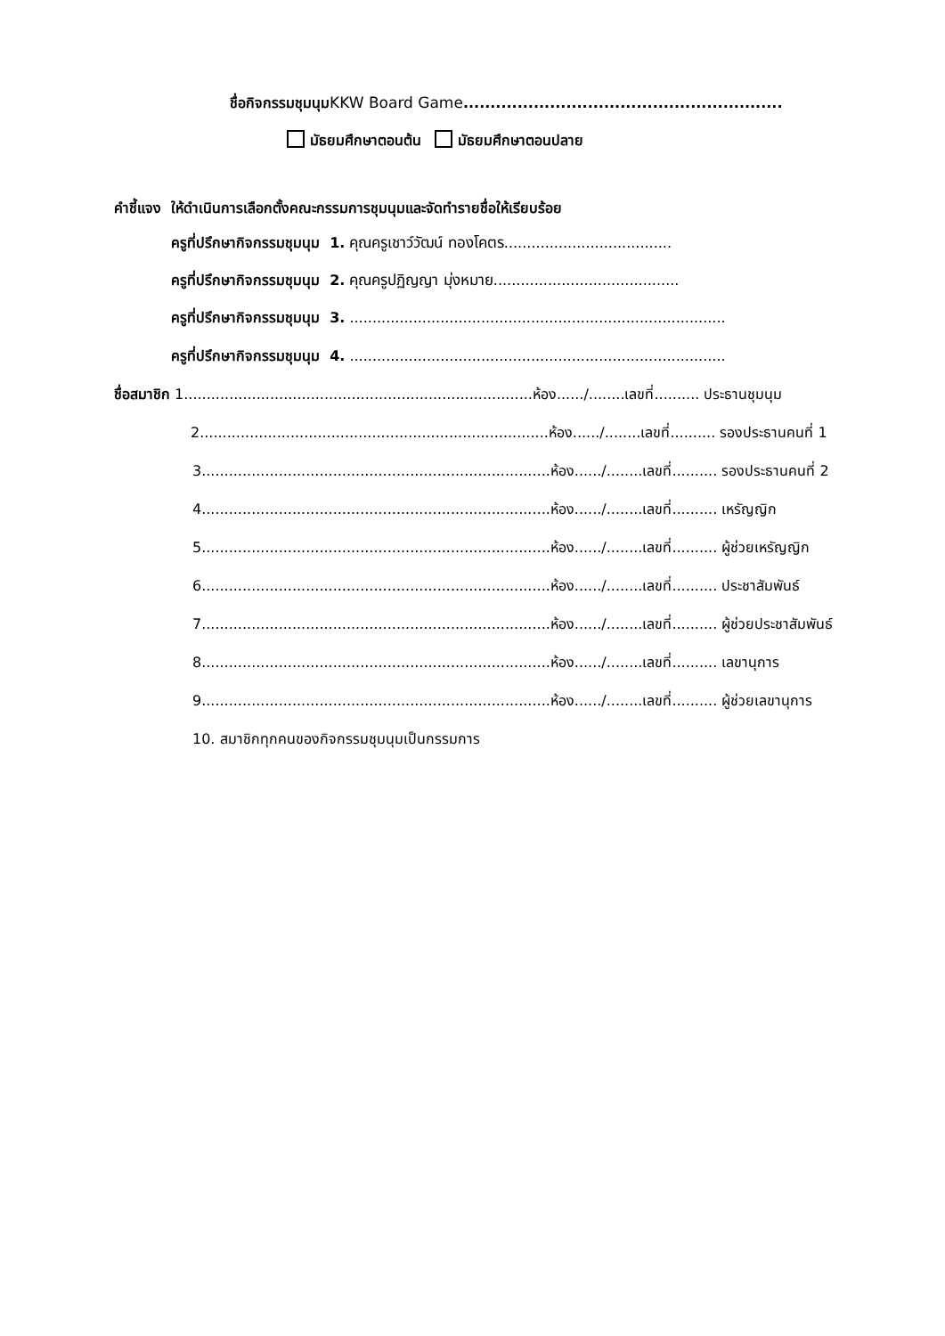ชื่อกิจกรรมชุมนุม KKW Board Game...........................................................
มัธยมศึกษาตอนต้น มัธยมศึกษาตอนปลาย
คำชี้แจง ให้ดำเนินการเลือกตั้งคณะกรรมการชุมนุมและจัดทำรายชื่อให้เรียบร้อย
ครูที่ปรึกษากิจกรรมชุมนุม 1. คุณครูเชาว์วัฒน์ ทองโคตร.....................................
ครูที่ปรึกษากิจกรรมชุมนุม 2. คุณครูปฏิญญา มุ่งหมาย.........................................
ครูที่ปรึกษากิจกรรมชุมนุม 3. ...................................................................................
ครูที่ปรึกษากิจกรรมชุมนุม 4. ...................................................................................
ชื่อสมาชิก 1.............................................................................ห้อง....../........เลขที่.......... ประธานชุมนุม
2.............................................................................ห้อง....../........เลขที่.......... รองประธานคนที่ 1
3.............................................................................ห้อง....../........เลขที่.......... รองประธานคนที่ 2
4.............................................................................ห้อง....../........เลขที่.......... เหรัญญิก
5.............................................................................ห้อง....../........เลขที่.......... ผู้ช่วยเหรัญญิก
6.............................................................................ห้อง....../........เลขที่.......... ประชาสัมพันธ์
7.............................................................................ห้อง....../........เลขที่.......... ผู้ช่วยประชาสัมพันธ์
8.............................................................................ห้อง....../........เลขที่.......... เลขานุการ
9.............................................................................ห้อง....../........เลขที่.......... ผู้ช่วยเลขานุการ
10. สมาชิกทุกคนของกิจกรรมชุมนุมเป็นกรรมการ